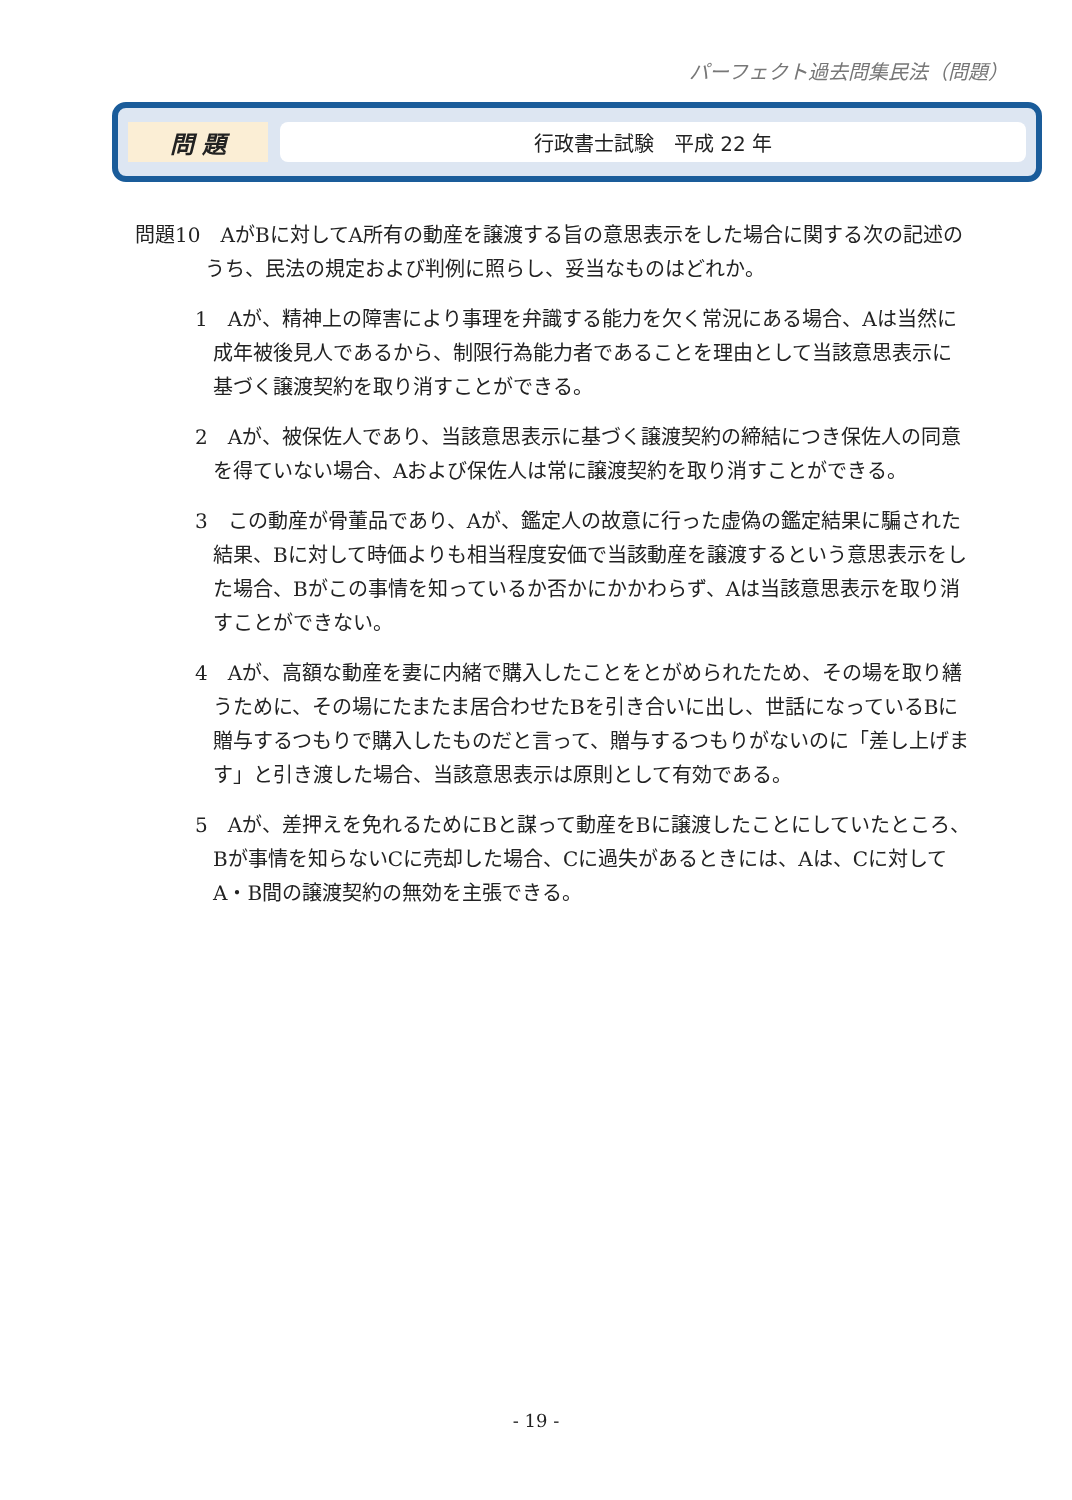パーフェクト過去問集民法（問題）
問 題
行政書士試験　平成 22 年
問題10　AがBに対してA所有の動産を譲渡する旨の意思表示をした場合に関する次の記述のうち、民法の規定および判例に照らし、妥当なものはどれか。
1　Aが、精神上の障害により事理を弁識する能力を欠く常況にある場合、Aは当然に成年被後見人であるから、制限行為能力者であることを理由として当該意思表示に基づく譲渡契約を取り消すことができる。
2　Aが、被保佐人であり、当該意思表示に基づく譲渡契約の締結につき保佐人の同意を得ていない場合、Aおよび保佐人は常に譲渡契約を取り消すことができる。
3　この動産が骨董品であり、Aが、鑑定人の故意に行った虚偽の鑑定結果に騙された結果、Bに対して時価よりも相当程度安価で当該動産を譲渡するという意思表示をした場合、Bがこの事情を知っているか否かにかかわらず、Aは当該意思表示を取り消すことができない。
4　Aが、高額な動産を妻に内緒で購入したことをとがめられたため、その場を取り繕うために、その場にたまたま居合わせたBを引き合いに出し、世話になっているBに贈与するつもりで購入したものだと言って、贈与するつもりがないのに「差し上げます」と引き渡した場合、当該意思表示は原則として有効である。
5　Aが、差押えを免れるためにBと謀って動産をBに譲渡したことにしていたところ、Bが事情を知らないCに売却した場合、Cに過失があるときには、Aは、Cに対してA・B間の譲渡契約の無効を主張できる。
- 19 -